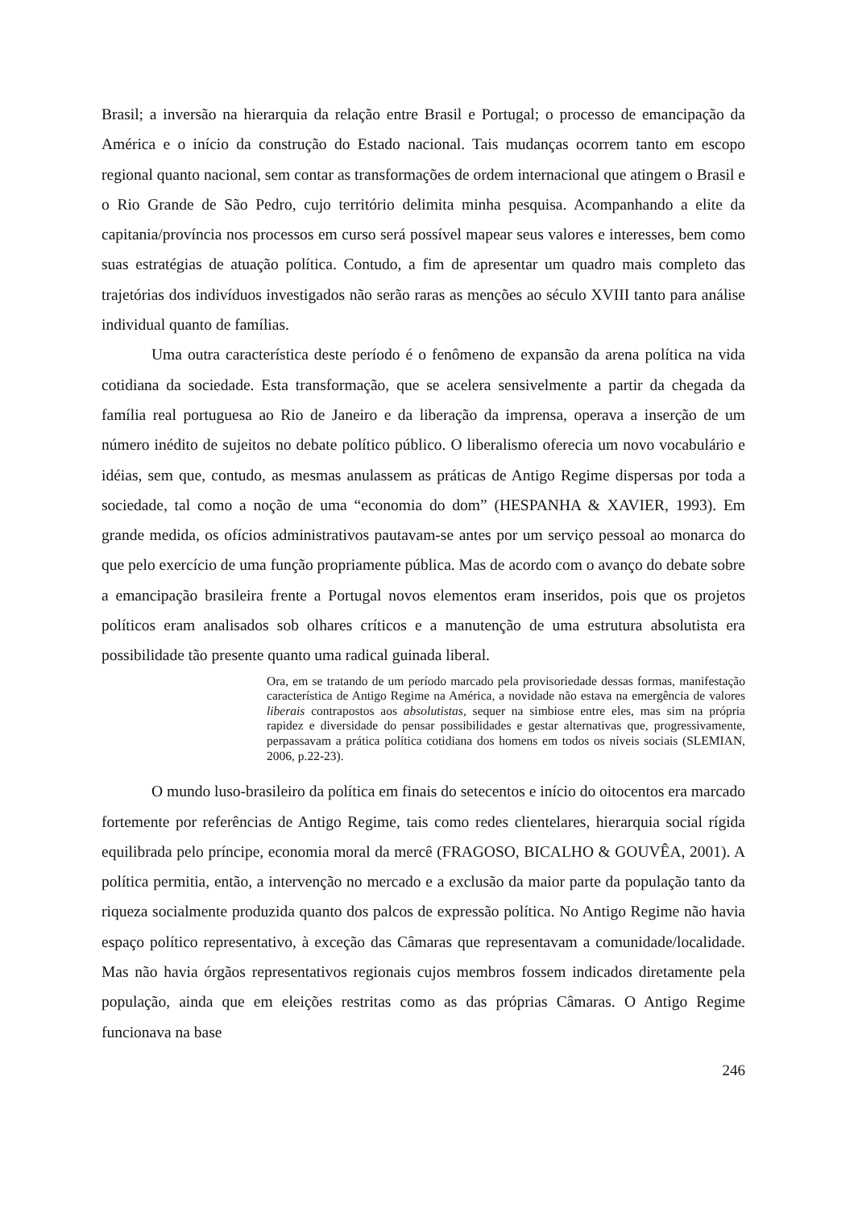Brasil; a inversão na hierarquia da relação entre Brasil e Portugal; o processo de emancipação da América e o início da construção do Estado nacional. Tais mudanças ocorrem tanto em escopo regional quanto nacional, sem contar as transformações de ordem internacional que atingem o Brasil e o Rio Grande de São Pedro, cujo território delimita minha pesquisa. Acompanhando a elite da capitania/província nos processos em curso será possível mapear seus valores e interesses, bem como suas estratégias de atuação política. Contudo, a fim de apresentar um quadro mais completo das trajetórias dos indivíduos investigados não serão raras as menções ao século XVIII tanto para análise individual quanto de famílias.
Uma outra característica deste período é o fenômeno de expansão da arena política na vida cotidiana da sociedade. Esta transformação, que se acelera sensivelmente a partir da chegada da família real portuguesa ao Rio de Janeiro e da liberação da imprensa, operava a inserção de um número inédito de sujeitos no debate político público. O liberalismo oferecia um novo vocabulário e idéias, sem que, contudo, as mesmas anulassem as práticas de Antigo Regime dispersas por toda a sociedade, tal como a noção de uma “economia do dom” (HESPANHA & XAVIER, 1993). Em grande medida, os ofícios administrativos pautavam-se antes por um serviço pessoal ao monarca do que pelo exercício de uma função propriamente pública. Mas de acordo com o avanço do debate sobre a emancipação brasileira frente a Portugal novos elementos eram inseridos, pois que os projetos políticos eram analisados sob olhares críticos e a manutenção de uma estrutura absolutista era possibilidade tão presente quanto uma radical guinada liberal.
Ora, em se tratando de um período marcado pela provisoriedade dessas formas, manifestação característica de Antigo Regime na América, a novidade não estava na emergência de valores liberais contrapostos aos absolutistas, sequer na simbiose entre eles, mas sim na própria rapidez e diversidade do pensar possibilidades e gestar alternativas que, progressivamente, perpassavam a prática política cotidiana dos homens em todos os níveis sociais (SLEMIAN, 2006, p.22-23).
O mundo luso-brasileiro da política em finais do setecentos e início do oitocentos era marcado fortemente por referências de Antigo Regime, tais como redes clientelares, hierarquia social rígida equilibrada pelo príncipe, economia moral da mercê (FRAGOSO, BICALHO & GOUVÊA, 2001). A política permitia, então, a intervenção no mercado e a exclusão da maior parte da população tanto da riqueza socialmente produzida quanto dos palcos de expressão política. No Antigo Regime não havia espaço político representativo, à exceção das Câmaras que representavam a comunidade/localidade. Mas não havia órgãos representativos regionais cujos membros fossem indicados diretamente pela população, ainda que em eleições restritas como as das próprias Câmaras. O Antigo Regime funcionava na base
246